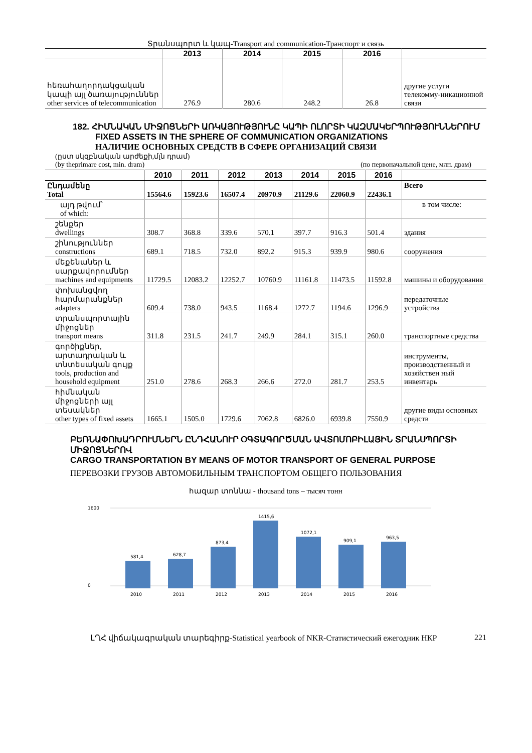Տրանսպորտ և կապ-Transport and communication-Транспорт и связь
| | 2013 | 2014 | 2015 | 2016 | |
| --- | --- | --- | --- | --- | --- |
| հեռահաղորդակցական կապի այլ ծառայություններ other services of telecommunication | 276.9 | 280.6 | 248.2 | 26.8 | другие услуги телекомму-никационной связи |
182. ՀԻՄՆԱԿԱՆ ՄԻՋՈՑՆԵՐԻ ԱՌԿԱՅՈՒԹՅՈՒՆԸ ԿԱՊԻ ՈԼՈՐՏԻ ԿԱԶՄԱԿԵՐՊՈՒԹՅՈՒՆՆԵՐՈՒՄ
FIXED ASSETS IN THE SPHERE OF COMMUNICATION ORGANIZATIONS
НАЛИЧИЕ ОСНОВНЫХ СРЕДСТВ В СФЕРЕ ОРГАНИЗАЦИЙ СВЯЗИ
(ըստ սկզբնական արժեքի,մլն դրամ)
(by theprimare cost, min. dram) (по первоначальной цене, млн. драм)
| | 2010 | 2011 | 2012 | 2013 | 2014 | 2015 | 2016 | |
| --- | --- | --- | --- | --- | --- | --- | --- | --- |
| Ընդամենը Total | 15564.6 | 15923.6 | 16507.4 | 20970.9 | 21129.6 | 22060.9 | 22436.1 | Всего |
| այդ թվում՝ of which: | | | | | | | | в том числе: |
| շենքեր dwellings | 308.7 | 368.8 | 339.6 | 570.1 | 397.7 | 916.3 | 501.4 | здания |
| շինություններ constructions | 689.1 | 718.5 | 732.0 | 892.2 | 915.3 | 939.9 | 980.6 | сооружения |
| մեքենաներ և սարքավորումներ machines and equipments | 11729.5 | 12083.2 | 12252.7 | 10760.9 | 11161.8 | 11473.5 | 11592.8 | машины и оборудования |
| փոխանցվող հարմարանքներ adapters | 609.4 | 738.0 | 943.5 | 1168.4 | 1272.7 | 1194.6 | 1296.9 | передаточные устройства |
| տրանսպորտային միջոցներ transport means | 311.8 | 231.5 | 241.7 | 249.9 | 284.1 | 315.1 | 260.0 | транспортные средства |
| գործիքներ, արտադրական և տնտեսական գույք tools, production and household equipment | 251.0 | 278.6 | 268.3 | 266.6 | 272.0 | 281.7 | 253.5 | инструменты, производственный и хозяйствен ный инвентарь |
| հիմնական միջոցների այլ տեսակներ other types of fixed assets | 1665.1 | 1505.0 | 1729.6 | 7062.8 | 6826.0 | 6939.8 | 7550.9 | другие виды основных средств |
ԲԵՌՆԱՓՈԽԱԴՐՈՒՄՆԵՐՆ ԸՆԴՀԱՆՈՒՐ ՕԳՏԱԳՈՐԾՄԱՆ ԱՎՏՈՄՈԲԻԼԱՅԻՆ ՏՐԱՆՍՊՈՐՏԻ ՄԻՋՈՑՆԵՐՈՎ
CARGO TRANSPORTATION BY MEANS OF MOTOR TRANSPORT OF GENERAL PURPOSE
ПЕРЕВОЗКИ ГРУЗОВ АВТОМОБИЛЬНЫМ ТРАНСПОРТОМ ОБЩЕГО ПОЛЬЗОВАНИЯ
հազար տոննա - thousand tons – тысяч тонн
0
1600
581,4
628,7
873,4
1415,6
1072,1
909,1
963,5
2010
2011
2012
2013
2014
2015
2016
ԼՂՀ վիճակագրական տարեգիրք-Statistical yearbook of NKR-Статистический ежегодник НКР 221